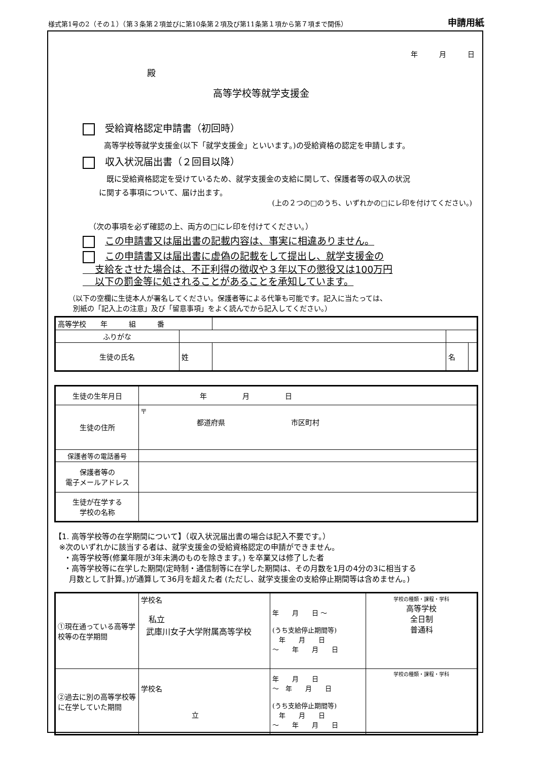様式第1号の2（その１）（第３条第２項並びに第10条第２項及び第11条第１項から第７項まで関係） 申請用紙
年　　　月　　　日
殿
高等学校等就学支援金
受給資格認定申請書（初回時）
高等学校等就学支援金(以下「就学支援金」といいます。)の受給資格の認定を申請します。
収入状況届出書（２回目以降）
既に受給資格認定を受けているため、就学支援金の支給に関して、保護者等の収入の状況
に関する事項について、届け出ます。
(上の２つの□のうち、いずれかの□にレ印を付けてください。)
（次の事項を必ず確認の上、両方の□にレ印を付けてください。）
この申請書又は届出書の記載内容は、事実に相違ありません。
この申請書又は届出書に虚偽の記載をして提出し、就学支援金の
支給をさせた場合は、不正利得の徴収や３年以下の懲役又は100万円
以下の罰金等に処されることがあることを承知しています。
（以下の空欄に生徒本人が署名してください。保護者等による代筆も可能です。記入に当たっては、
別紙の「記入上の注意」及び「留意事項」をよく読んでから記入してください。）
| 高等学校 年 組 番 | | | | |
| ふりがな | | | | |
| 生徒の氏名 | 姓 | | 名 | |
| 生徒の生年月日 | 年 月 日 |
| 生徒の住所 | 〒 都道府県 市区町村 |
| 保護者等の電話番号 | |
| 保護者等の 電子メールアドレス | |
| 生徒が在学する 学校の名称 | |
【1. 高等学校等の在学期間について】（収入状況届出書の場合は記入不要です。）
※次のいずれかに該当する者は、就学支援金の受給資格認定の申請ができません。
・高等学校等(修業年限が3年未満のものを除きます。) を卒業又は修了した者
・高等学校等に在学した期間(定時制・通信制等に在学した期間は、その月数を1月の4分の3に相当する
月数として計算。)が通算して36月を超えた者 (ただし、就学支援金の支給停止期間等は含めません。)
| ①現在通っている高等学校等の在学期間 | 学校名 私立 武庫川女子大学附属高等学校 | 年 月 日 ～ (うち支給停止期間等) 年 月 日 ～ 年 月 日 | 学校の種類・課程・学科 高等学校 全日制 普通科 |
| ②過去に別の高等学校等に在学していた期間 | 学校名 立 | 年 月 日 ～ 年 月 日 (うち支給停止期間等) 年 月 日 ～ 年 月 日 | 学校の種類・課程・学科 |